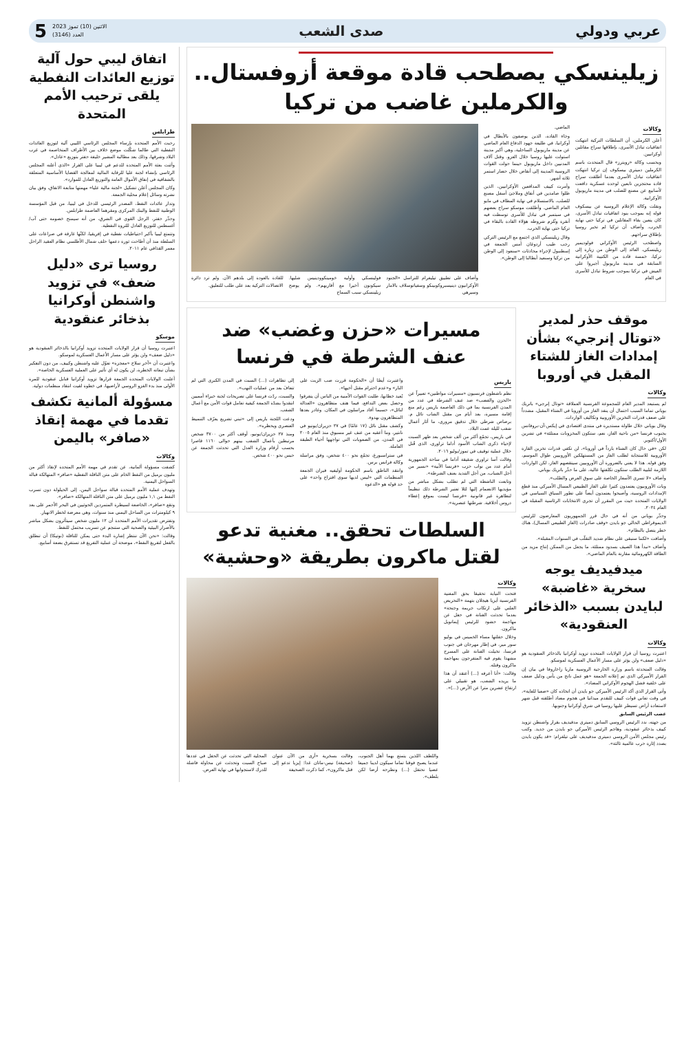عربي ودولي صدى الشعب
الاثنين (10) تموز 2023
العدد (3146)
5
زيلينسكي يصطحب قادة موقعة أزوفستال..
والكرملين غاضب من تركيا
وكالات
أعلن الكرملين، أن السلطات التركية انتهكت اتفاقيات تبادل الأسرى، بإطلاقها سراح مقاتلين أوكرانيين.
وبحسب وكالة «رويترز» قال المتحدث باسم الكرملين دميتري بيسكوف إن تركيا انتهكت اتفاقيات تبادل الأسرى بعدما أطلقت سراح قادة محتجزين تابعين لوحدة عسكرية دافعت لأسابيع عن مصنع للصلب في مدينة ماريوبول الأوكرانية.
ونقلت وكالة الإعلام الروسية عن بيسكوف قوله إنه بموجب بنود اتفاقيات تبادل الأسرى، كان يتعين بقاء المقاتلين في تركيا حتى نهاية الحرب. وأضاف أن تركيا لم تخبر روسيا بإطلاق سراحهم.
واصطحب الرئيس الأوكراني فولوديمير زيلينسكي، العائد إلى الوطن من زيارة إلى تركيا، خمسة قادة من الكتيبة الأوكرانية السابقة في مدينة ماريوبول أجبروا على العيش في تركيا بموجب شروط تبادل للأسرى في العام
الماضي.
وجاء القادة، الذين يوصفون بالأبطال في أوكرانيا، في طليعة جهود الدفاع العام الماضي عن مدينة ماريوبول الساحلية، وهي أكبر مدينة استولت عليها روسيا خلال الغزو. وقتل آلاف المدنيين داخل ماريوبول حينما حولت القوات الروسية المدينة إلى أنقاض خلال حصار استمر ثلاثة أشهر.
وأمرت كييف المدافعين الأوكرانيين، الذين ظلوا صامدين في أنفاق وملاجئ أسفل مصنع للصلب، بالاستسلام في نهاية المطاف في مايو العام الماضي. وأطلقت موسكو سراح بعضهم في سبتمبر في تبادل للأسرى توسطت فيه أنقرة وتُلزم شروطه هؤلاء القادة بالبقاء في تركيا حتى نهاية الحرب.
وقال زيلينسكي الذي اجتمع مع الرئيس التركي رجب طيب أردوغان أمس الجمعة في إسطنبول لإجراء محادثات «سنعود إلى الوطن من تركيا وسنعيد أبطالنا إلى الوطن».
وأضاف على تطبيق تيليغرام للتراسل «الجنود الأوكرانيون دينيسبروكوبينكو وسفياتوسلاف بالامار وسيرهي
فولينسكي وأوليه خومينكوودينيس شليها. سيكونون أخيرا مع أقاربهم». ولم يوضح زيلينسكي سبب السماح
للقادة بالعودة إلى بلدهم الآن. ولم ترد دائرة الاتصالات التركية بعد على طلب للتعليق.
موقف حذر لمدير «توتال إنرجي» بشأن إمدادات الغاز للشتاء المقبل في أوروبا
وكالات
لم يستبعد المدير العام للمجموعة الفرنسية العملاقة «توتال إنرجي» باتريك بوياني تماما السبب احتمال أن ينفد الغاز من أوروبا في الشتاء المقبل، مشدداً على ضعف قدرات التخزين الأوروبية وتكاليف الواردات.
وقال بوياني خلال طاولة مستديرة في منتدى اقتصادي في إيكس-آن-بروفانس بجنوب فرنسا «من ناحية الغاز، نعم، ستكون المخزونات ممتلئة» في تشرين الأول/أكتوبر.
لكن «في حال كان الشتاء بارداً في أوروبا»، لن تكفي قدرات تخزين القارة الأوروبية للاستجابة لطلب الغاز من المستهلكين الأوروبيين طوال الموسم، وفق قوله. هذا لا يعني بالضرورة أن الأوروبيين سيتقصهم الغاز، لكن الواردات اللازمة لتلبية الطلب ستكون تكلفتها عالية، على ما حذّر باتريك بوياني.
وأضاف «لا تسري الأسعار الخاصة على سوق العرض والطلب».
وبات الأوروبيون يعتمدون كثيرا على الغاز الطبيعي المسال الأميركي منذ قطع الإمدادات الروسية، وأصبحوا يعتمدون أيضاً على تطور السياق السياسي في الولايات المتحدة حيث من المقرر أن تجري الانتخابات الرئاسية المقبلة في العام ٢٠٢٤.
وحذّر بوياني من أنه في حال قرر الجمهوريون المعارضون للرئيس الديموقراطي الحالي جو بايدن «وقف صادرات (الغاز الطبيعي المسال)، هناك خطر يتصل بالنظام».
وأضافت «لكننا سنبقى على نظام شديد التقلّب في السنوات المقبلة».
وأضاف «نبدأ هذا الصيف بسدود ممتلئة، ما يجعل من الممكن إنتاج مزيد من الطاقة الكهرومائية مقارنة بالعام الماضي».
ميدفيديف يوجه سخرية «غاضبة» لبايدن بسبب «الذخائر العنقودية»
وكالات
اعتبرت روسيا أن قرار الولايات المتحدة تزويد أوكرانيا بالذخائر العنقودية هو «دليل ضعف» ولن يؤثر على مسار الأعمال العسكرية لموسكو.
وقالت المتحدثة باسم وزارة الخارجية الروسية ماريا زاخاروفا في بيان إن القرار الأميركي الذي تم إعلانه الجمعة «هو عمل ناتج من يأس ودليل ضعف على خلفية فشل الهجوم الأوكراني المضاد».
وأتى القرار الذي أكد الرئيس الأميركي جو بايدن أن اتخاذه كان «صعبا للغاية»، في وقت تعاني قوات كييف للتقدم ميدانيا في هجوم مضاد أطلقته قبل شهر لاستعادة أراض تسيطر عليها روسيا في شرق أوكرانيا وجنوبها.
غضب الرئيس السابق
من جهته، ندد الرئيس الروسي السابق دميتري مدفيديف بقرار واشنطن تزويد كييف بذخائر عنقودية، وهاجم الرئيس الأميركي جو بايدن من جديد. وكتب رئيس مجلس الأمن الروسي دميتري مدفيديف على تيلغرام: «قد يكون بايدن بصدد إثارة حرب عالمية ثالثة».
مسيرات «حزن وغضب» ضد
عنف الشرطة في فرنسا
باريس
نظم ناشطون فرنسيون «مسيرات مواطنين» تعبيراً عن «الحزن والغضب» ضد عنف الشرطة في عدد من المدن الفرنسية بما في ذلك العاصمة باريس رغم منع إقامة مسيرة، بعد أيام من مقتل الشاب نائل م. برصاص شرطي خلال تدقيق مروري، ما أثار أعمال شغب لليلة عمت البلاد.
في باريس، تجمّع أكثر من ألف شخص بعد ظهر السبت لإحياء ذكرى الشاب الأسود أداما تراوري، الذي قُتل خلال عملية توقيف في تموز/يوليو ٢٠١٦.
وقالت آسا تراوري شقيقة أداما في ساحة الجمهورية أمام عدد من نواب حزب «فرنسا الأبية» «نسير من أجل الشباب، من أجل التنديد بعنف الشرطة».
وتابعت الناشطة التي لم تطلب بشكل مباشر من مؤيديها الانضمام إليها لئلا تعتبر الشرطة ذلك تنظيماً لتظاهرة غير قانونية «فرنسا ليست بموقع إعطاء دروس أخلاقية. شرطتها عنصرية».
واعتبرت أيضًا أن «الحكومة قررت صب الزيت على النار» و«عدم احترام مقتل أخيها».
بُعيد خطابها، طلبت القوات الأمنية من الناس أن يتفرقوا وحصل بعض التدافع، فيما هتف متظاهرون «العدالة لنائل»، حسبما أفاد مراسلون في المكان. وغادر بعدها المتظاهرون بهدوء.
وكشف مقتل نائل (١٧ عامًا) في ٢٧ حزيران/يونيو في نانتير، وما أعقبه من عنف غير مسبوق منذ العام ٢٠٠٥ في المدن، من الصعوبات التي تواجهها أحياء الطبقة العاملة.
في ستراسبورغ، تجمّع نحو ٤٠٠ شخص، وفق مراسلة وكالة فرانس برس.
وانتقد الناطق باسم الحكومة أوليفيه فيران الجمعة المنظمات التي «ليس لديها سوى اقتراح واحد» على حد قوله هو «الدعوة
إلى تظاهرات (...) السبت في المدن الكبرى التي لم تتعافَ بعد من عمليات النهب».
والسبت، ردّت فرنسا على تصريحات لجنة خبراء أمميين انتقدوا بشدّة الجمعة كيفية تعامل قوات الأمن مع أعمال الشغب.
ودعت اللجنة باريس إلى «تبني تشريع يعرّف التنميط العنصري ويحظره».
ومنذ ٢٧ حزيران/يونيو، أوقف أكثر من ٣٧٠٠ شخص مرتبطين بأعمال الشغب بينهم حوالى ١١٦٠ قاصرا بحسب أرقام وزارة العدل التي تحدثت الجمعة عن حبس نحو ٤٠٠ شخص.
السلطات تحقق.. مغنية تدعو
لقتل ماكرون بطريقة «وحشية»
وكالات
فتحت النيابة تحقيقا بحق المغنية الفرنسية أيزيا هيجلان بتهمة «التحريض العلني على ارتكاب جريمة وجنحة» بعدما تحدثت الفنانة في حفل عن مهاجمة حشود للرئيس إيمانويل ماكرون.
وخلال حفلتها مساء الخميس في بوليو سور مير، في إطار مهرجان في جنوب فرنسا، تخيلت الفنانة على المسرح مشهدا يقوم فيه المتفرجون بمهاجمة ماكرون وقتله.
وقالت: «أنا أعرفه (...) أعتقد أن هذا ما يريده الشعب، هو تقبيلي على ارتفاع عشرين مترا عن الأرض (...)».
واللطف اللذين يتمتع بهما أهل الجنوب، عندما يصبح فوقنا تماما سيكون لدينا جميعا عصيا نحتفل (...) ونطرحه أرضا لكن بلطف».
وقالت بسخرية «أرى من الآن عنوان (صحيفة) نيس-ماتان غدا: إيزيا تدعو إلى قتل ماكرون»، كما ذكرت الصحيفة
المحلية التي تحدثت عن الحفل في عددها صباح السبت وتحدثت عن محاولة فاشلة للدرك لاستجوابها في نهاية العرض.
اتفاق ليبي حول آلية توزيع العائدات النفطية يلقى ترحيب الأمم المتحدة
طرابلس
رحبت الأمم المتحدة بإرساء المجلس الرئاسي الليبي آلية لتوزيع العائدات النفطية التي طالما شكّلت موضع خلاف بين الأطراف المتخاصمة في غرب البلاد وشرقها، وذلك بعد مطالبة المشير خليفة حفتر بتوزيع «عادل».
وأثنت بعثة الأمم المتحدة للدعم في ليبيا على القرار «الذي أعلنه المجلس الرئاسي بإنشاء لجنة عليا للرقابة المالية لمعالجة القضايا الأساسية المتعلقة بالشفافية في إنفاق الأموال العامة والتوزيع العادل للموارد».
وكان المجلس أعلن تشكيل «لجنة مالية عليا» مهمتها متابعة الاتفاق، وفق بيان نشرته وسائل إعلام محلية الجمعة.
وتدار عائدات النفط، المصدر الرئيسي للدخل في ليبيا، من قبل المؤسسة الوطنية للنفط والبنك المركزي ومقرهما العاصمة طرابلس.
وحذّر حفتر، الرجل القوي في الشرق، من أنه سيمنح خصومه حتى آب/أغسطس للتوزيع العادل للثروة النفطية.
وتتمتع ليبيا بأكبر احتياطيات نفطية في إفريقيا، لكنّها غارقة في صراعات على السلطة منذ أن أطاحت ثورة دعمها حلف شمال الأطلسي نظام العقيد الراحل معمر القذافي عام ٢٠١١.
روسيا ترى «دليل ضعف» في تزويد واشنطن أوكرانيا بذخائر عنقودية
موسكو
اعتبرت روسيا أن قرار الولايات المتحدة تزويد أوكرانيا بالذخائر العنقودية هو «دليل ضعف» ولن يؤثر على مسار الأعمال العسكرية لموسكو.
واعتبرت أن «آخر سلاح «معجزة» تعوّل عليه واشنطن وكييف، من دون التفكير بشأن تبعاته الخطرة، لن يكون له أي تأثير على العملية العسكرية الخاصة».
أعلنت الولايات المتحدة الجمعة قرارها تزويد أوكرانيا قنابل عنقودية للمرة الأولى منذ بدء الغزو الروسي لأراضيها، في خطوة لقيت انتقاد منظمات دولية.
مسؤولة ألمانية تكشف تقدما في مهمة إنقاذ «صافر» باليمن
وكالات
كشفت مسؤولة ألمانية، عن تقدم في مهمة الأمم المتحدة لإنقاذ أكثر من مليون برميل من النفط الخام على متن الناقلة النفطية «صافر» المتهالكة قبالة السواحل اليمنية.
وتهدف عملية الأمم المتحدة قبالة سواحل اليمن، إلى الحيلولة دون تسرب النفط من ١,١ مليون برميل على متن الناقلة المتهالكة «صافر».
وتقع «صافر»، الخاضعة لسيطرة المتمردين الحوثيين في البحر الأحمر على بعد ٩ كيلومترات من الساحل اليمني منذ سنوات، وهي معرضة لخطر الانهيار.
وتفترض تقديرات الأمم المتحدة أن ١٢ مليون شخص سيتأثرون بشكل مباشر بالأضرار البيئية والصحية التي ستنجم عن تسريب محتمل للنفط.
وقالت: «نحن الآن ننتظر إشارة البدء حتى يمكن للناقلة (نوتيكا) أن تنطلق بالفعل لتفريغ النفط»، موضحة أن عملية التفريغ قد تستغرق بضعة أسابيع.